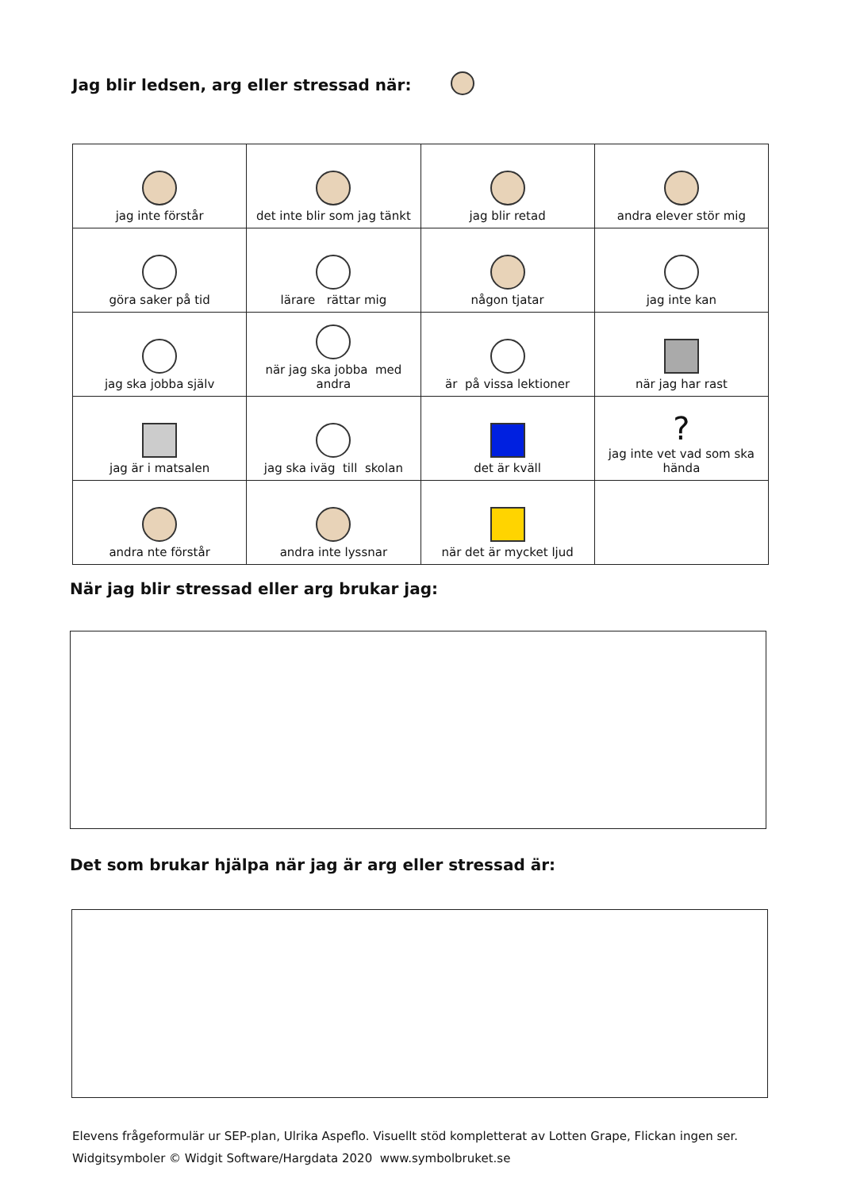Jag blir ledsen, arg eller stressad när:
| jag inte förstår | det inte blir som jag tänkt | jag blir retad | andra elever stör mig |
| göra saker på tid | lärare rättar mig | någon tjatar | jag inte kan |
| jag ska jobba själv | när jag ska jobba med andra | är på vissa lektioner | när jag har rast |
| jag är i matsalen | jag ska iväg till skolan | det är kväll | ? jag inte vet vad som ska hända |
| andra nte förstår | andra inte lyssnar | när det är mycket ljud | |
När jag blir stressad eller arg brukar jag:
Det som brukar hjälpa när jag är arg eller stressad är:
Elevens frågeformulär ur SEP-plan, Ulrika Aspeflo. Visuellt stöd kompletterat av Lotten Grape, Flickan ingen ser.
Widgitsymboler © Widgit Software/Hargdata 2020 www.symbolbruket.se